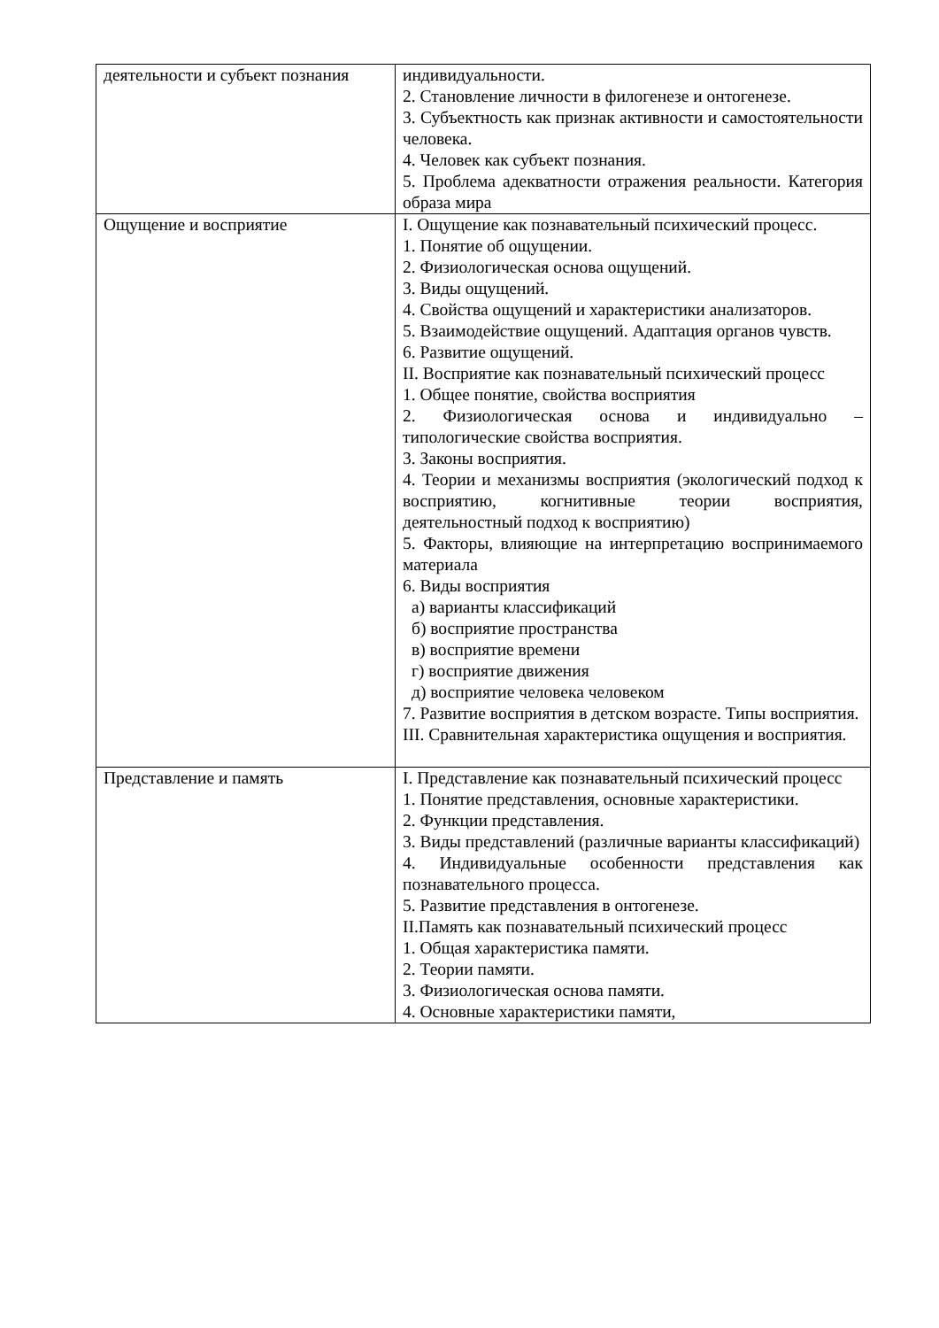| деятельности и субъект познания | индивидуальности. 2. Становление личности в филогенезе и онтогенезе. 3. Субъектность как признак активности и самостоятельности человека. 4. Человек как субъект познания. 5. Проблема адекватности отражения реальности. Категория образа мира |
| Ощущение и восприятие | I. Ощущение как познавательный психический процесс. 1. Понятие об ощущении. 2. Физиологическая основа ощущений. 3. Виды ощущений. 4. Свойства ощущений и характеристики анализаторов. 5. Взаимодействие ощущений. Адаптация органов чувств. 6. Развитие ощущений. II. Восприятие как познавательный психический процесс 1. Общее понятие, свойства восприятия 2. Физиологическая основа и индивидуально – типологические свойства восприятия. 3. Законы восприятия. 4. Теории и механизмы восприятия (экологический подход к восприятию, когнитивные теории восприятия, деятельностный подход к восприятию) 5. Факторы, влияющие на интерпретацию воспринимаемого материала 6. Виды восприятия а) варианты классификаций б) восприятие пространства в) восприятие времени г) восприятие движения д) восприятие человека человеком 7. Развитие восприятия в детском возрасте. Типы восприятия. III. Сравнительная характеристика ощущения и восприятия. |
| Представление и память | I. Представление как познавательный психический процесс 1. Понятие представления, основные характеристики. 2. Функции представления. 3. Виды представлений (различные варианты классификаций) 4. Индивидуальные особенности представления как познавательного процесса. 5. Развитие представления в онтогенезе. II.Память как познавательный психический процесс 1. Общая характеристика памяти. 2. Теории памяти. 3. Физиологическая основа памяти. 4. Основные характеристики памяти, |